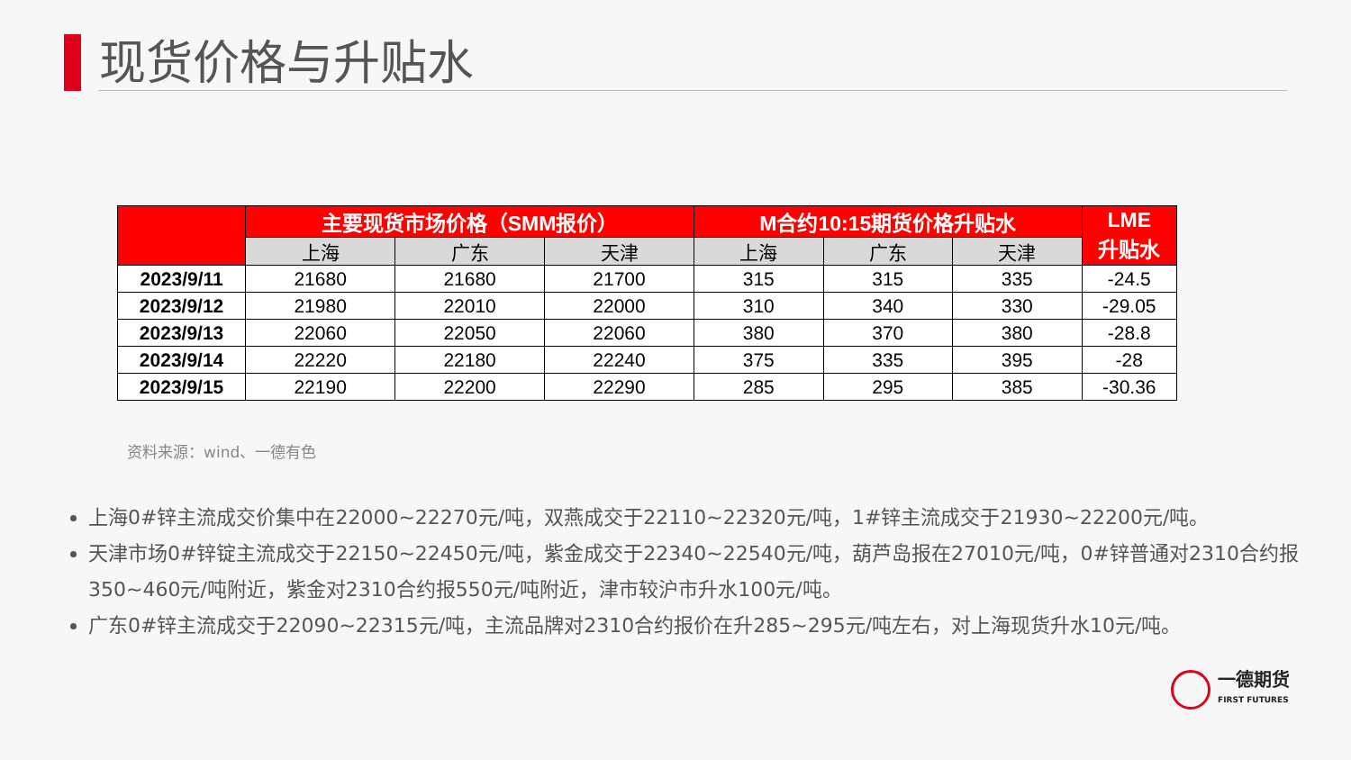现货价格与升贴水
| | 主要现货市场价格（SMM报价） | | | M合约10:15期货价格升贴水 | | | LME 升贴水 |
| --- | --- | --- | --- | --- | --- | --- | --- |
| | 上海 | 广东 | 天津 | 上海 | 广东 | 天津 | |
| 2023/9/11 | 21680 | 21680 | 21700 | 315 | 315 | 335 | -24.5 |
| 2023/9/12 | 21980 | 22010 | 22000 | 310 | 340 | 330 | -29.05 |
| 2023/9/13 | 22060 | 22050 | 22060 | 380 | 370 | 380 | -28.8 |
| 2023/9/14 | 22220 | 22180 | 22240 | 375 | 335 | 395 | -28 |
| 2023/9/15 | 22190 | 22200 | 22290 | 285 | 295 | 385 | -30.36 |
资料来源：wind、一德有色
上海0#锌主流成交价集中在22000~22270元/吨，双燕成交于22110~22320元/吨，1#锌主流成交于21930~22200元/吨。
天津市场0#锌锭主流成交于22150~22450元/吨，紫金成交于22340~22540元/吨，葫芦岛报在27010元/吨，0#锌普通对2310合约报350~460元/吨附近，紫金对2310合约报550元/吨附近，津市较沪市升水100元/吨。
广东0#锌主流成交于22090~22315元/吨，主流品牌对2310合约报价在升285~295元/吨左右，对上海现货升水10元/吨。
一德期货
FIRST FUTURES